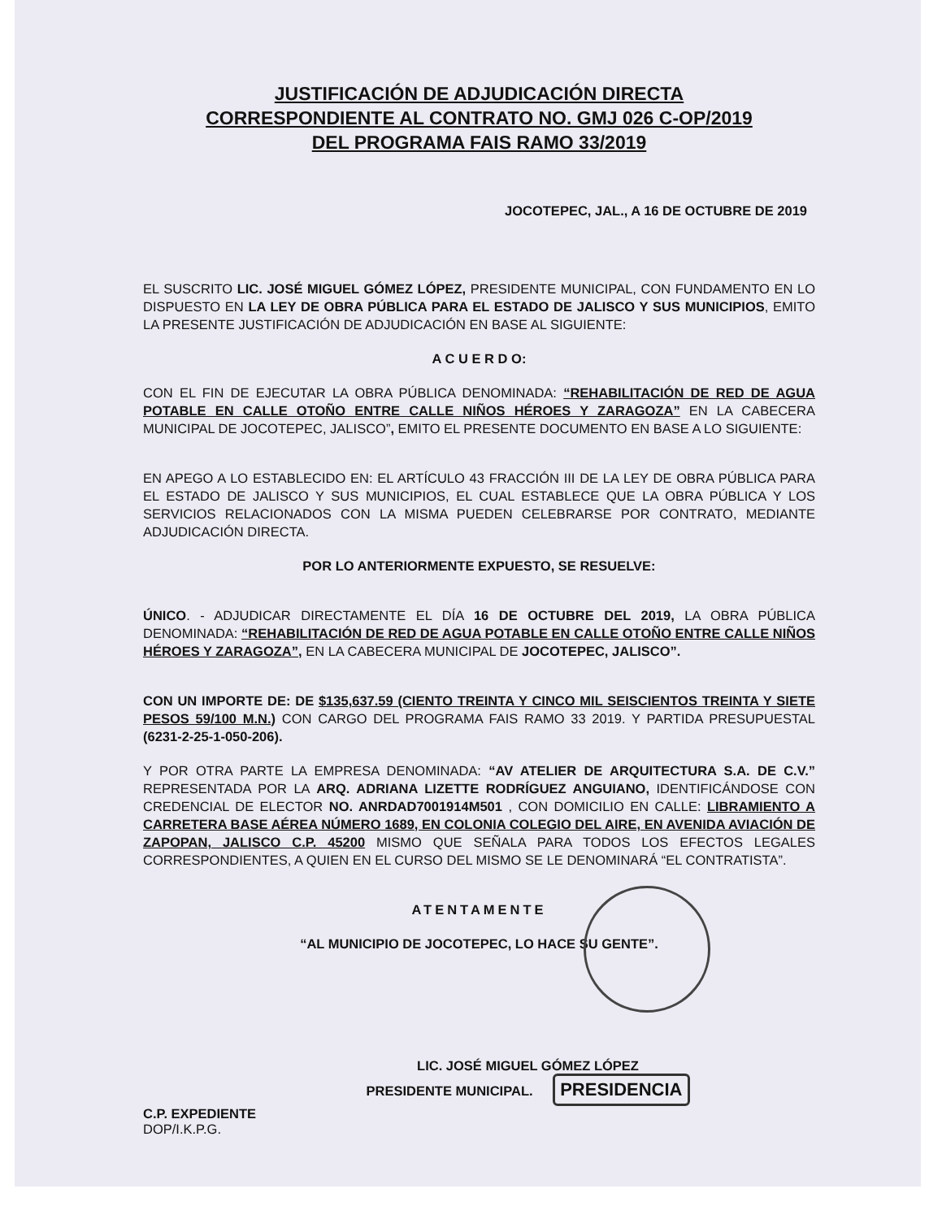JUSTIFICACIÓN DE ADJUDICACIÓN DIRECTA
CORRESPONDIENTE AL CONTRATO NO. GMJ 026 C-OP/2019
DEL PROGRAMA FAIS RAMO 33/2019
JOCOTEPEC, JAL., A 16 DE OCTUBRE DE 2019
EL SUSCRITO LIC. JOSÉ MIGUEL GÓMEZ LÓPEZ, PRESIDENTE MUNICIPAL, CON FUNDAMENTO EN LO DISPUESTO EN LA LEY DE OBRA PÚBLICA PARA EL ESTADO DE JALISCO Y SUS MUNICIPIOS, EMITO LA PRESENTE JUSTIFICACIÓN DE ADJUDICACIÓN EN BASE AL SIGUIENTE:
A C U E R D O:
CON EL FIN DE EJECUTAR LA OBRA PÚBLICA DENOMINADA: “REHABILITACIÓN DE RED DE AGUA POTABLE EN CALLE OTOÑO ENTRE CALLE NIÑOS HÉROES Y ZARAGOZA” EN LA CABECERA MUNICIPAL DE JOCOTEPEC, JALISCO”, EMITO EL PRESENTE DOCUMENTO EN BASE A LO SIGUIENTE:
EN APEGO A LO ESTABLECIDO EN: EL ARTÍCULO 43 FRACCIÓN III DE LA LEY DE OBRA PÚBLICA PARA EL ESTADO DE JALISCO Y SUS MUNICIPIOS, EL CUAL ESTABLECE QUE LA OBRA PÚBLICA Y LOS SERVICIOS RELACIONADOS CON LA MISMA PUEDEN CELEBRARSE POR CONTRATO, MEDIANTE ADJUDICACIÓN DIRECTA.
POR LO ANTERIORMENTE EXPUESTO, SE RESUELVE:
ÚNICO. - ADJUDICAR DIRECTAMENTE EL DÍA 16 DE OCTUBRE DEL 2019, LA OBRA PÚBLICA DENOMINADA: “REHABILITACIÓN DE RED DE AGUA POTABLE EN CALLE OTOÑO ENTRE CALLE NIÑOS HÉROES Y ZARAGOZA”, EN LA CABECERA MUNICIPAL DE JOCOTEPEC, JALISCO”.
CON UN IMPORTE DE: DE $135,637.59 (CIENTO TREINTA Y CINCO MIL SEISCIENTOS TREINTA Y SIETE PESOS 59/100 M.N.) CON CARGO DEL PROGRAMA FAIS RAMO 33 2019. Y PARTIDA PRESUPUESTAL (6231-2-25-1-050-206).
Y POR OTRA PARTE LA EMPRESA DENOMINADA: “AV ATELIER DE ARQUITECTURA S.A. DE C.V.” REPRESENTADA POR LA ARQ. ADRIANA LIZETTE RODRÍGUEZ ANGUIANO, IDENTIFICÁNDOSE CON CREDENCIAL DE ELECTOR NO. ANRDAD7001914M501 , CON DOMICILIO EN CALLE: LIBRAMIENTO A CARRETERA BASE AÉREA NÚMERO 1689, EN COLONIA COLEGIO DEL AIRE, EN AVENIDA AVIACIÓN DE ZAPOPAN, JALISCO C.P. 45200 MISMO QUE SEÑALA PARA TODOS LOS EFECTOS LEGALES CORRESPONDIENTES, A QUIEN EN EL CURSO DEL MISMO SE LE DENOMINARÁ “EL CONTRATISTA”.
ATENTAMENTE
“AL MUNICIPIO DE JOCOTEPEC, LO HACE SU GENTE”.
LIC. JOSÉ MIGUEL GÓMEZ LÓPEZ
PRESIDENTE MUNICIPAL. PRESIDENCIA
C.P. EXPEDIENTE
DOP/I.K.P.G.